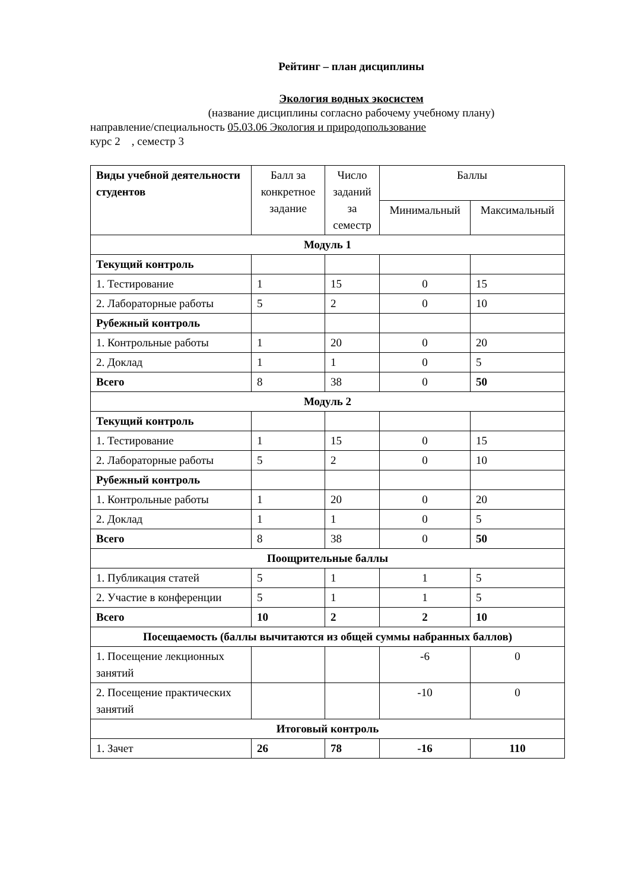Рейтинг – план дисциплины
Экология водных экосистем
(название дисциплины согласно рабочему учебному плану)
направление/специальность 05.03.06 Экология и природопользование
курс 2 , семестр 3
| Виды учебной деятельности студентов | Балл за конкретное задание | Число заданий за семестр | Баллы | |
| --- | --- | --- | --- | --- |
| | | | Минимальный | Максимальный |
| Модуль 1 | | | | |
| Текущий контроль | | | | |
| 1. Тестирование | 1 | 15 | 0 | 15 |
| 2. Лабораторные работы | 5 | 2 | 0 | 10 |
| Рубежный контроль | | | | |
| 1. Контрольные работы | 1 | 20 | 0 | 20 |
| 2. Доклад | 1 | 1 | 0 | 5 |
| Всего | 8 | 38 | 0 | 50 |
| Модуль 2 | | | | |
| Текущий контроль | | | | |
| 1. Тестирование | 1 | 15 | 0 | 15 |
| 2. Лабораторные работы | 5 | 2 | 0 | 10 |
| Рубежный контроль | | | | |
| 1. Контрольные работы | 1 | 20 | 0 | 20 |
| 2. Доклад | 1 | 1 | 0 | 5 |
| Всего | 8 | 38 | 0 | 50 |
| Поощрительные баллы | | | | |
| 1. Публикация статей | 5 | 1 | 1 | 5 |
| 2. Участие в конференции | 5 | 1 | 1 | 5 |
| Всего | 10 | 2 | 2 | 10 |
| Посещаемость (баллы вычитаются из общей суммы набранных баллов) | | | | |
| 1. Посещение лекционных занятий | | | -6 | 0 |
| 2. Посещение практических занятий | | | -10 | 0 |
| Итоговый контроль | | | | |
| 1. Зачет | 26 | 78 | -16 | 110 |